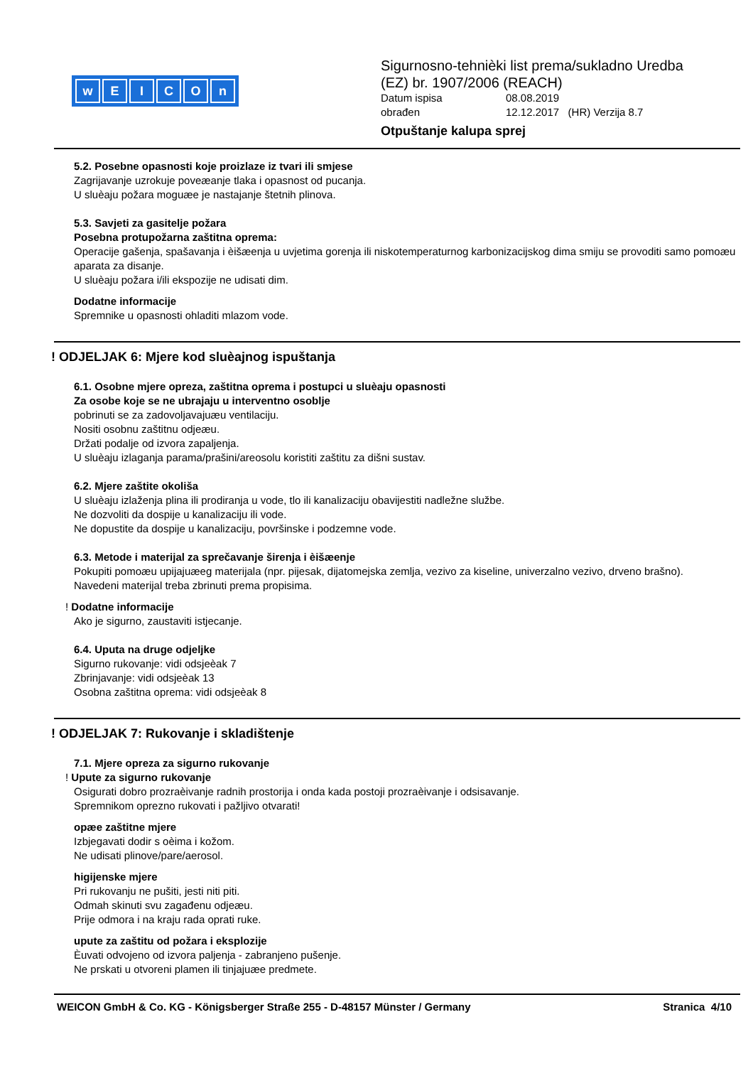wEICOn
Sigurnosno-tehnièki list prema/sukladno Uredba
(EZ) br. 1907/2006 (REACH)
Datum ispisa 08.08.2019
obrađen 12.12.2017 (HR) Verzija 8.7
Otpuštanje kalupa sprej
5.2. Posebne opasnosti koje proizlaze iz tvari ili smjese
Zagrijavanje uzrokuje poveæanje tlaka i opasnost od pucanja.
U sluèaju požara moguæe je nastajanje štetnih plinova.
5.3. Savjeti za gasitelje požara
Posebna protupožarna zaštitna oprema:
Operacije gašenja, spašavanja i èišæenja u uvjetima gorenja ili niskotemperaturnog karbonizacijskog dima smiju se provoditi samo pomoæu aparata za disanje.
U sluèaju požara i/ili ekspozije ne udisati dim.
Dodatne informacije
Spremnike u opasnosti ohladiti mlazom vode.
! ODJELJAK 6: Mjere kod sluèajnog ispuštanja
6.1. Osobne mjere opreza, zaštitna oprema i postupci u sluèaju opasnosti
Za osobe koje se ne ubrajaju u interventno osoblje
pobrinuti se za zadovoljavajuæu ventilaciju.
Nositi osobnu zaštitnu odjeæu.
Držati podalje od izvora zapaljenja.
U sluèaju izlaganja parama/prašini/areosolu koristiti zaštitu za dišni sustav.
6.2. Mjere zaštite okoliša
U sluèaju izlaženja plina ili prodiranja u vode, tlo ili kanalizaciju obavijestiti nadležne službe.
Ne dozvoliti da dospije u kanalizaciju ili vode.
Ne dopustite da dospije u kanalizaciju, površinske i podzemne vode.
6.3. Metode i materijal za sprečavanje širenja i èišæenje
Pokupiti pomoæu upijajuæeg materijala (npr. pijesak, dijatomejska zemlja, vezivo za kiseline, univerzalno vezivo, drveno brašno).
Navedeni materijal treba zbrinuti prema propisima.
! Dodatne informacije
Ako je sigurno, zaustaviti istjecanje.
6.4. Uputa na druge odjeljke
Sigurno rukovanje: vidi odsjeèak 7
Zbrinjavanje: vidi odsjeèak 13
Osobna zaštitna oprema: vidi odsjeèak 8
! ODJELJAK 7: Rukovanje i skladištenje
7.1. Mjere opreza za sigurno rukovanje
! Upute za sigurno rukovanje
Osigurati dobro prozraèivanje radnih prostorija i onda kada postoji prozraèivanje i odsisavanje.
Spremnikom oprezno rukovati i pažljivo otvarati!
opæe zaštitne mjere
Izbjegavati dodir s oèima i kožom.
Ne udisati plinove/pare/aerosol.
higijenske mjere
Pri rukovanju ne pušiti, jesti niti piti.
Odmah skinuti svu zagađenu odjeæu.
Prije odmora i na kraju rada oprati ruke.
upute za zaštitu od požara i eksplozije
Èuvati odvojeno od izvora paljenja - zabranjeno pušenje.
Ne prskati u otvoreni plamen ili tinjajuæe predmete.
WEICON GmbH & Co. KG - Königsberger Straße 255 - D-48157 Münster / Germany Stranica 4/10